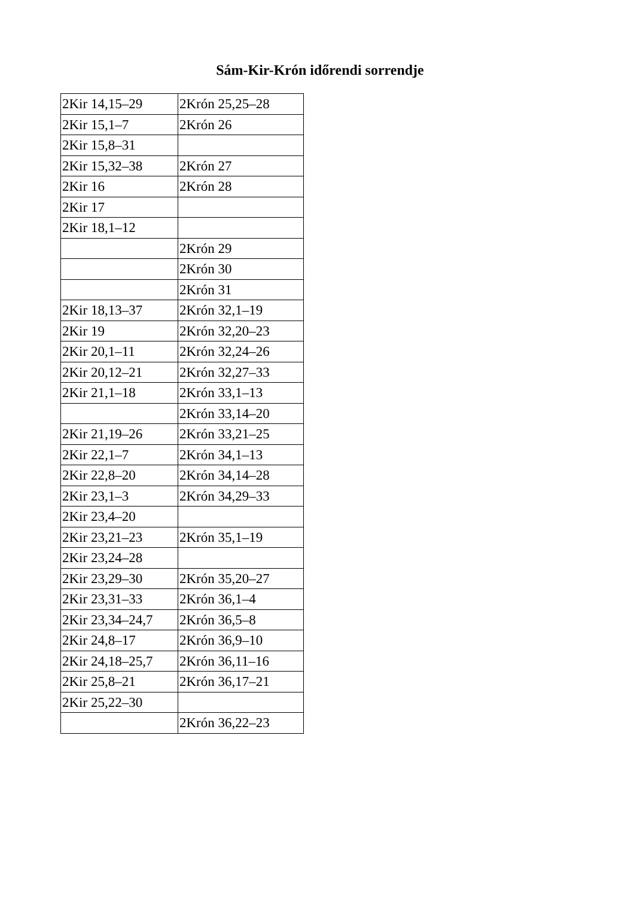Sám-Kir-Krón időrendi sorrendje
| 2Kir 14,15–29 | 2Krón 25,25–28 |
| 2Kir 15,1–7 | 2Krón 26 |
| 2Kir 15,8–31 | |
| 2Kir 15,32–38 | 2Krón 27 |
| 2Kir 16 | 2Krón 28 |
| 2Kir 17 | |
| 2Kir 18,1–12 | |
| | 2Krón 29 |
| | 2Krón 30 |
| | 2Krón 31 |
| 2Kir 18,13–37 | 2Krón 32,1–19 |
| 2Kir 19 | 2Krón 32,20–23 |
| 2Kir 20,1–11 | 2Krón 32,24–26 |
| 2Kir 20,12–21 | 2Krón 32,27–33 |
| 2Kir 21,1–18 | 2Krón 33,1–13 |
| | 2Krón 33,14–20 |
| 2Kir 21,19–26 | 2Krón 33,21–25 |
| 2Kir 22,1–7 | 2Krón 34,1–13 |
| 2Kir 22,8–20 | 2Krón 34,14–28 |
| 2Kir 23,1–3 | 2Krón 34,29–33 |
| 2Kir 23,4–20 | |
| 2Kir 23,21–23 | 2Krón 35,1–19 |
| 2Kir 23,24–28 | |
| 2Kir 23,29–30 | 2Krón 35,20–27 |
| 2Kir 23,31–33 | 2Krón 36,1–4 |
| 2Kir 23,34–24,7 | 2Krón 36,5–8 |
| 2Kir 24,8–17 | 2Krón 36,9–10 |
| 2Kir 24,18–25,7 | 2Krón 36,11–16 |
| 2Kir 25,8–21 | 2Krón 36,17–21 |
| 2Kir 25,22–30 | |
| | 2Krón 36,22–23 |